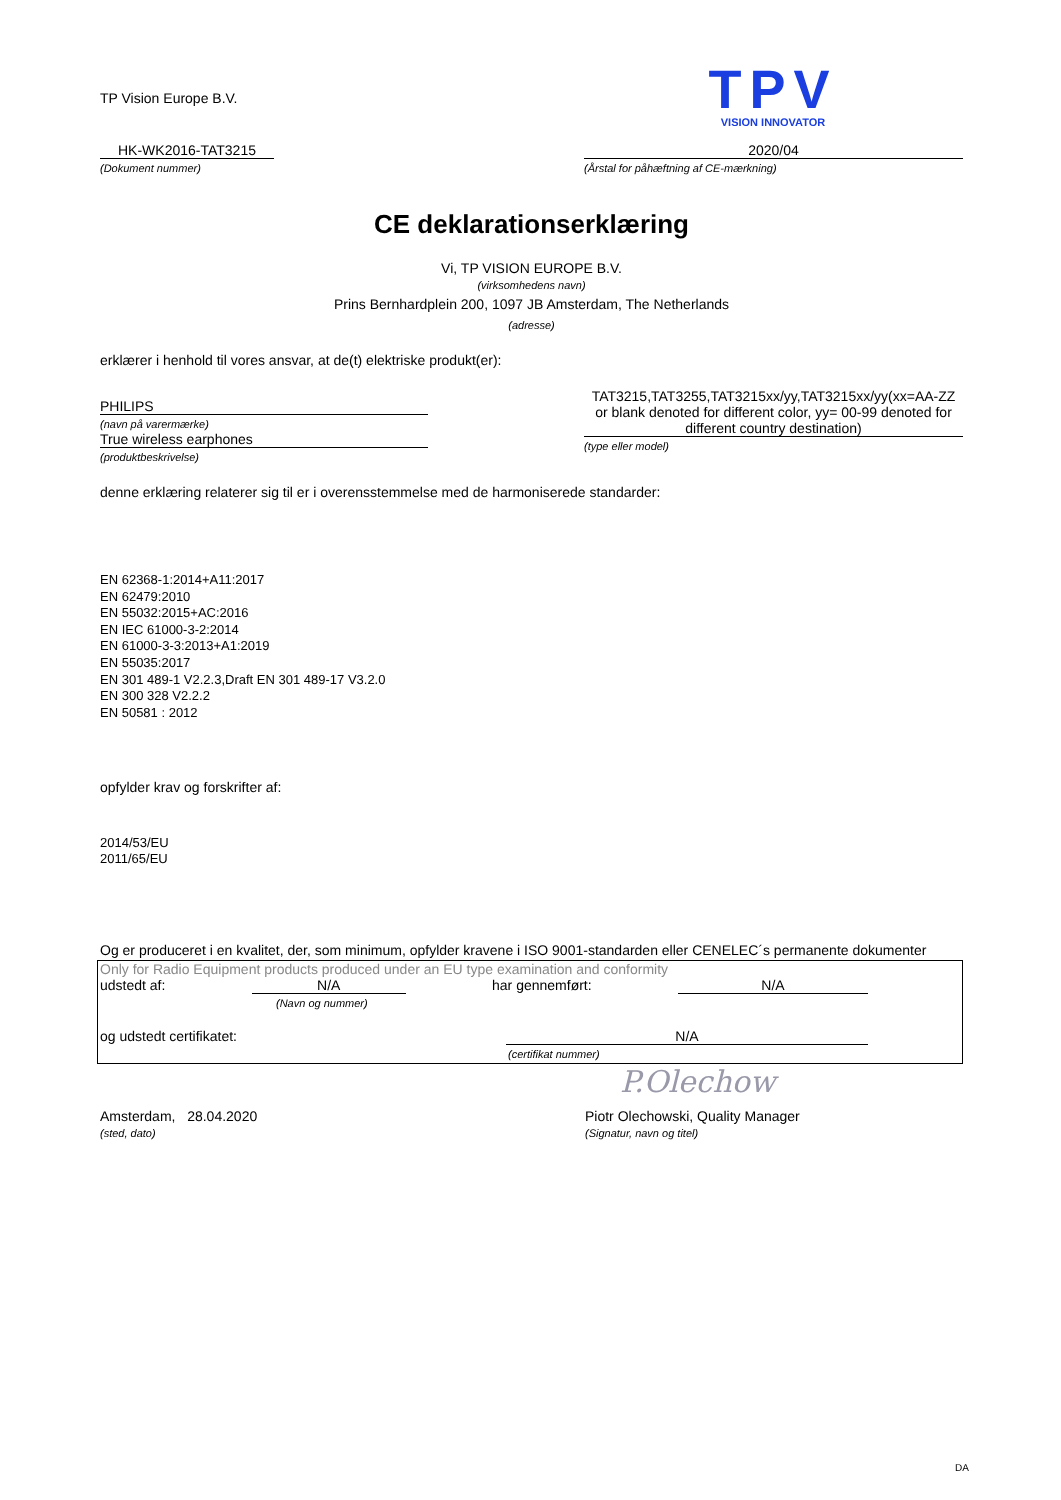TP Vision Europe B.V.
TPV
VISION INNOVATOR
HK-WK2016-TAT3215
(Dokument nummer)
2020/04
(Årstal for påhæftning af CE-mærkning)
CE deklarationserklæring
Vi, TP VISION EUROPE B.V.
(virksomhedens navn)
Prins Bernhardplein 200, 1097 JB Amsterdam, The Netherlands
(adresse)
erklærer i henhold til vores ansvar, at de(t) elektriske produkt(er):
PHILIPS
(navn på varermærke)
True wireless earphones
(produktbeskrivelse)
TAT3215,TAT3255,TAT3215xx/yy,TAT3215xx/yy(xx=AA-ZZ or blank denoted for different color, yy= 00-99 denoted for different country destination)
(type eller model)
denne erklæring relaterer sig til er i overensstemmelse med de harmoniserede standarder:
EN 62368-1:2014+A11:2017
EN 62479:2010
EN 55032:2015+AC:2016
EN IEC 61000-3-2:2014
EN 61000-3-3:2013+A1:2019
EN 55035:2017
EN 301 489-1 V2.2.3,Draft EN 301 489-17 V3.2.0
EN 300 328 V2.2.2
EN 50581 : 2012
opfylder krav og forskrifter af:
2014/53/EU
2011/65/EU
Og er produceret i en kvalitet, der, som minimum, opfylder kravene i ISO 9001-standarden eller CENELEC´s permanente dokumenter
Only for Radio Equipment products produced under an EU type examination and conformity
udstedt af: N/A har gennemført: N/A
(Navn og nummer)
og udstedt certifikatet: N/A
(certifikat nummer)
P.Olechow
Amsterdam, 28.04.2020
(sted, dato)
Piotr Olechowski, Quality Manager
(Signatur, navn og titel)
DA